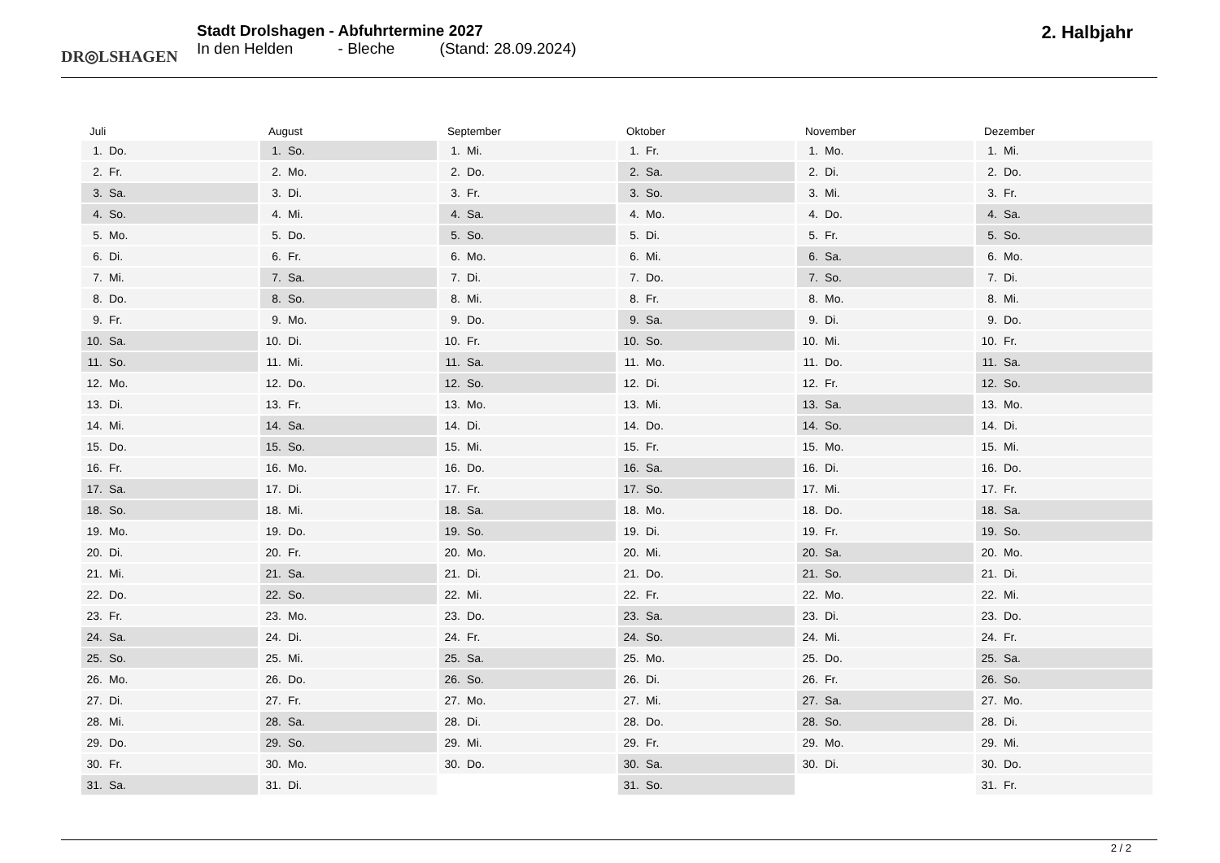DR◎LSHAGEN
Stadt Drolshagen - Abfuhrtermine 2027
In den Helden - Bleche (Stand: 28.09.2024)
2. Halbjahr
Juli
| 1. | Do. |
| 2. | Fr. |
| 3. | Sa. |
| 4. | So. |
| 5. | Mo. |
| 6. | Di. |
| 7. | Mi. |
| 8. | Do. |
| 9. | Fr. |
| 10. | Sa. |
| 11. | So. |
| 12. | Mo. |
| 13. | Di. |
| 14. | Mi. |
| 15. | Do. |
| 16. | Fr. |
| 17. | Sa. |
| 18. | So. |
| 19. | Mo. |
| 20. | Di. |
| 21. | Mi. |
| 22. | Do. |
| 23. | Fr. |
| 24. | Sa. |
| 25. | So. |
| 26. | Mo. |
| 27. | Di. |
| 28. | Mi. |
| 29. | Do. |
| 30. | Fr. |
| 31. | Sa. |
August
| 1. | So. |
| 2. | Mo. |
| 3. | Di. |
| 4. | Mi. |
| 5. | Do. |
| 6. | Fr. |
| 7. | Sa. |
| 8. | So. |
| 9. | Mo. |
| 10. | Di. |
| 11. | Mi. |
| 12. | Do. |
| 13. | Fr. |
| 14. | Sa. |
| 15. | So. |
| 16. | Mo. |
| 17. | Di. |
| 18. | Mi. |
| 19. | Do. |
| 20. | Fr. |
| 21. | Sa. |
| 22. | So. |
| 23. | Mo. |
| 24. | Di. |
| 25. | Mi. |
| 26. | Do. |
| 27. | Fr. |
| 28. | Sa. |
| 29. | So. |
| 30. | Mo. |
| 31. | Di. |
September
| 1. | Mi. |
| 2. | Do. |
| 3. | Fr. |
| 4. | Sa. |
| 5. | So. |
| 6. | Mo. |
| 7. | Di. |
| 8. | Mi. |
| 9. | Do. |
| 10. | Fr. |
| 11. | Sa. |
| 12. | So. |
| 13. | Mo. |
| 14. | Di. |
| 15. | Mi. |
| 16. | Do. |
| 17. | Fr. |
| 18. | Sa. |
| 19. | So. |
| 20. | Mo. |
| 21. | Di. |
| 22. | Mi. |
| 23. | Do. |
| 24. | Fr. |
| 25. | Sa. |
| 26. | So. |
| 27. | Mo. |
| 28. | Di. |
| 29. | Mi. |
| 30. | Do. |
Oktober
| 1. | Fr. |
| 2. | Sa. |
| 3. | So. |
| 4. | Mo. |
| 5. | Di. |
| 6. | Mi. |
| 7. | Do. |
| 8. | Fr. |
| 9. | Sa. |
| 10. | So. |
| 11. | Mo. |
| 12. | Di. |
| 13. | Mi. |
| 14. | Do. |
| 15. | Fr. |
| 16. | Sa. |
| 17. | So. |
| 18. | Mo. |
| 19. | Di. |
| 20. | Mi. |
| 21. | Do. |
| 22. | Fr. |
| 23. | Sa. |
| 24. | So. |
| 25. | Mo. |
| 26. | Di. |
| 27. | Mi. |
| 28. | Do. |
| 29. | Fr. |
| 30. | Sa. |
| 31. | So. |
November
| 1. | Mo. |
| 2. | Di. |
| 3. | Mi. |
| 4. | Do. |
| 5. | Fr. |
| 6. | Sa. |
| 7. | So. |
| 8. | Mo. |
| 9. | Di. |
| 10. | Mi. |
| 11. | Do. |
| 12. | Fr. |
| 13. | Sa. |
| 14. | So. |
| 15. | Mo. |
| 16. | Di. |
| 17. | Mi. |
| 18. | Do. |
| 19. | Fr. |
| 20. | Sa. |
| 21. | So. |
| 22. | Mo. |
| 23. | Di. |
| 24. | Mi. |
| 25. | Do. |
| 26. | Fr. |
| 27. | Sa. |
| 28. | So. |
| 29. | Mo. |
| 30. | Di. |
Dezember
| 1. | Mi. |
| 2. | Do. |
| 3. | Fr. |
| 4. | Sa. |
| 5. | So. |
| 6. | Mo. |
| 7. | Di. |
| 8. | Mi. |
| 9. | Do. |
| 10. | Fr. |
| 11. | Sa. |
| 12. | So. |
| 13. | Mo. |
| 14. | Di. |
| 15. | Mi. |
| 16. | Do. |
| 17. | Fr. |
| 18. | Sa. |
| 19. | So. |
| 20. | Mo. |
| 21. | Di. |
| 22. | Mi. |
| 23. | Do. |
| 24. | Fr. |
| 25. | Sa. |
| 26. | So. |
| 27. | Mo. |
| 28. | Di. |
| 29. | Mi. |
| 30. | Do. |
| 31. | Fr. |
2 / 2